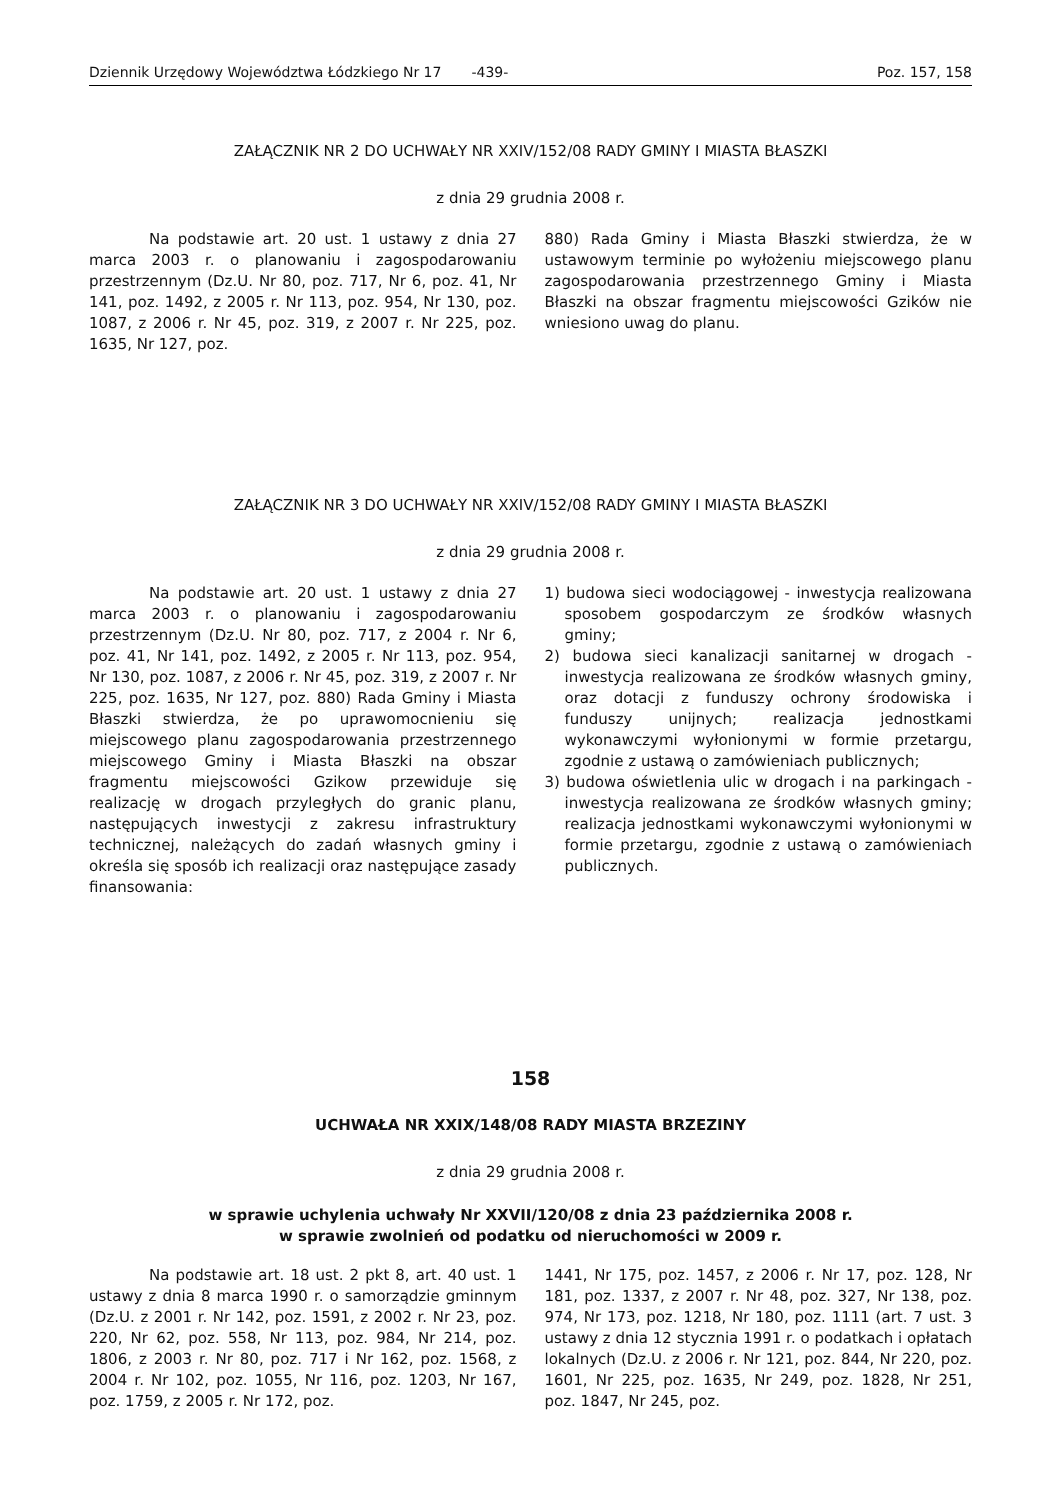Dziennik Urzędowy Województwa Łódzkiego Nr 17 -439- Poz. 157, 158
ZAŁĄCZNIK NR 2 DO UCHWAŁY NR XXIV/152/08 RADY GMINY I MIASTA BŁASZKI
z dnia 29 grudnia 2008 r.
Na podstawie art. 20 ust. 1 ustawy z dnia 27 marca 2003 r. o planowaniu i zagospodarowaniu przestrzennym (Dz.U. Nr 80, poz. 717, Nr 6, poz. 41, Nr 141, poz. 1492, z 2005 r. Nr 113, poz. 954, Nr 130, poz. 1087, z 2006 r. Nr 45, poz. 319, z 2007 r. Nr 225, poz. 1635, Nr 127, poz.
880) Rada Gminy i Miasta Błaszki stwierdza, że w ustawowym terminie po wyłożeniu miejscowego planu zagospodarowania przestrzennego Gminy i Miasta Błaszki na obszar fragmentu miejscowości Gzików nie wniesiono uwag do planu.
ZAŁĄCZNIK NR 3 DO UCHWAŁY NR XXIV/152/08 RADY GMINY I MIASTA BŁASZKI
z dnia 29 grudnia 2008 r.
Na podstawie art. 20 ust. 1 ustawy z dnia 27 marca 2003 r. o planowaniu i zagospodarowaniu przestrzennym (Dz.U. Nr 80, poz. 717, z 2004 r. Nr 6, poz. 41, Nr 141, poz. 1492, z 2005 r. Nr 113, poz. 954, Nr 130, poz. 1087, z 2006 r. Nr 45, poz. 319, z 2007 r. Nr 225, poz. 1635, Nr 127, poz. 880) Rada Gminy i Miasta Błaszki stwierdza, że po uprawomocnieniu się miejscowego planu zagospodarowania przestrzennego miejscowego Gminy i Miasta Błaszki na obszar fragmentu miejscowości Gzikow przewiduje się realizację w drogach przyległych do granic planu, następujących inwestycji z zakresu infrastruktury technicznej, należących do zadań własnych gminy i określa się sposób ich realizacji oraz następujące zasady finansowania:
1) budowa sieci wodociągowej - inwestycja realizowana sposobem gospodarczym ze środków własnych gminy;
2) budowa sieci kanalizacji sanitarnej w drogach - inwestycja realizowana ze środków własnych gminy, oraz dotacji z funduszy ochrony środowiska i funduszy unijnych; realizacja jednostkami wykonawczymi wyłonionymi w formie przetargu, zgodnie z ustawą o zamówieniach publicznych;
3) budowa oświetlenia ulic w drogach i na parkingach - inwestycja realizowana ze środków własnych gminy; realizacja jednostkami wykonawczymi wyłonionymi w formie przetargu, zgodnie z ustawą o zamówieniach publicznych.
158
UCHWAŁA NR XXIX/148/08 RADY MIASTA BRZEZINY
z dnia 29 grudnia 2008 r.
w sprawie uchylenia uchwały Nr XXVII/120/08 z dnia 23 października 2008 r.
w sprawie zwolnień od podatku od nieruchomości w 2009 r.
Na podstawie art. 18 ust. 2 pkt 8, art. 40 ust. 1 ustawy z dnia 8 marca 1990 r. o samorządzie gminnym (Dz.U. z 2001 r. Nr 142, poz. 1591, z 2002 r. Nr 23, poz. 220, Nr 62, poz. 558, Nr 113, poz. 984, Nr 214, poz. 1806, z 2003 r. Nr 80, poz. 717 i Nr 162, poz. 1568, z 2004 r. Nr 102, poz. 1055, Nr 116, poz. 1203, Nr 167, poz. 1759, z 2005 r. Nr 172, poz.
1441, Nr 175, poz. 1457, z 2006 r. Nr 17, poz. 128, Nr 181, poz. 1337, z 2007 r. Nr 48, poz. 327, Nr 138, poz. 974, Nr 173, poz. 1218, Nr 180, poz. 1111 (art. 7 ust. 3 ustawy z dnia 12 stycznia 1991 r. o podatkach i opłatach lokalnych (Dz.U. z 2006 r. Nr 121, poz. 844, Nr 220, poz. 1601, Nr 225, poz. 1635, Nr 249, poz. 1828, Nr 251, poz. 1847, Nr 245, poz.